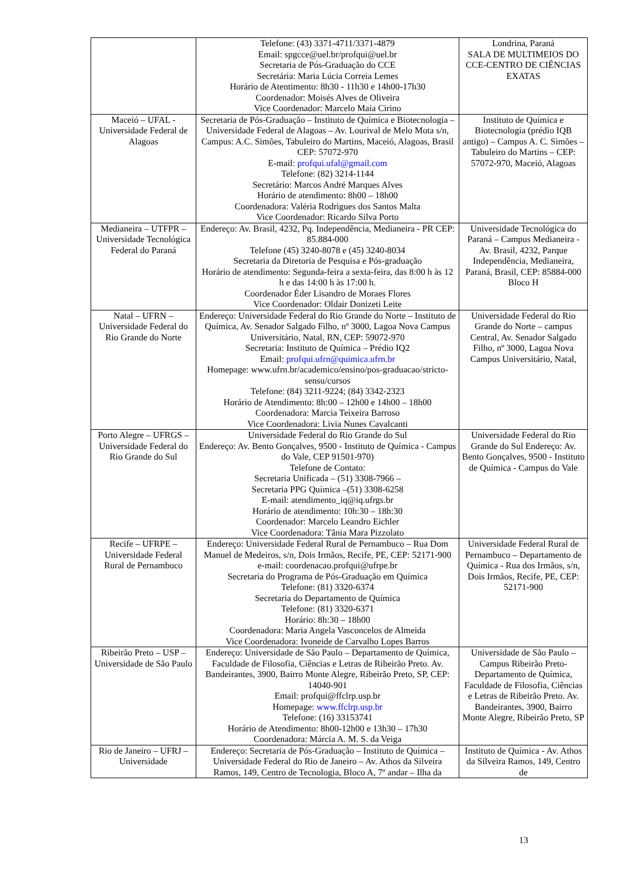| | Telefone: (43) 3371-4711/3371-4879 Email: spgcce@uel.br/profqui@uel.br Secretaria de Pós-Graduação do CCE Secretária: Maria Lúcia Correia Lemes Horário de Atentimento: 8h30 - 11h30 e 14h00-17h30 Coordenador: Moisés Alves de Oliveira Vice Coordenador: Marcelo Maia Cirino | Londrina, Paraná SALA DE MULTIMEIOS DO CCE-CENTRO DE CIÊNCIAS EXATAS |
| Maceió – UFAL - Universidade Federal de Alagoas | Secretaria de Pós-Graduação – Instituto de Química e Biotecnologia – Universidade Federal de Alagoas – Av. Lourival de Melo Mota s/n, Campus: A.C. Simões, Tabuleiro do Martins, Maceió, Alagoas, Brasil CEP: 57072-970 E-mail: profqui.ufal@gmail.com Telefone: (82) 3214-1144 Secretário: Marcos André Marques Alves Horário de atendimento: 8h00 – 18h00 Coordenadora: Valéria Rodrigues dos Santos Malta Vice Coordenador: Ricardo Silva Porto | Instituto de Química e Biotecnologia (prédio IQB antigo) – Campus A. C. Simões – Tabuleiro do Martins – CEP: 57072-970, Maceió, Alagoas |
| Medianeira – UTFPR – Universidade Tecnológica Federal do Paraná | Endereço: Av. Brasil, 4232, Pq. Independência, Medianeira - PR CEP: 85.884-000 Telefone (45) 3240-8078 e (45) 3240-8034 Secretaria da Diretoria de Pesquisa e Pós-graduação Horário de atendimento: Segunda-feira a sexta-feira, das 8:00 h às 12 h e das 14:00 h às 17:00 h. Coordenador Éder Lisandro de Moraes Flores Vice Coordenador: Oldair Donizeti Leite | Universidade Tecnológica do Paraná – Campus Medianeira -Av. Brasil, 4232, Parque Independência, Medianeira, Paraná, Brasil, CEP: 85884-000 Bloco H |
| Natal – UFRN – Universidade Federal do Rio Grande do Norte | Endereço: Universidade Federal do Rio Grande do Norte – Instituto de Química, Av. Senador Salgado Filho, nº 3000, Lagoa Nova Campus Universitário, Natal, RN, CEP: 59072-970 Secretaria: Instituto de Química – Prédio IQ2 Email: profqui.ufrn@quimica.ufrn.br Homepage: www.ufrn.br/academico/ensino/pos-graduacao/stricto-sensu/cursos Telefone: (84) 3211-9224; (84) 3342-2323 Horário de Atendimento: 8h:00 – 12h00 e 14h00 – 18h00 Coordenadora: Marcia Teixeira Barroso Vice Coordenadora: Livia Nunes Cavalcanti | Universidade Federal do Rio Grande do Norte – campus Central, Av. Senador Salgado Filho, nº 3000, Lagoa Nova Campus Universitário, Natal, |
| Porto Alegre – UFRGS – Universidade Federal do Rio Grande do Sul | Universidade Federal do Rio Grande do Sul Endereço: Av. Bento Gonçalves, 9500 - Instituto de Química - Campus do Vale, CEP 91501-970) Telefone de Contato: Secretaria Unificada – (51) 3308-7966 – Secretaria PPG Química –(51) 3308-6258 E-mail: atendimento_iq@iq.ufrgs.br Horário de atendimento: 10h:30 – 18h:30 Coordenador: Marcelo Leandro Eichler Vice Coordenadora: Tânia Mara Pizzolato | Universidade Federal do Rio Grande do Sul Endereço: Av. Bento Gonçalves, 9500 - Instituto de Química - Campus do Vale |
| Recife – UFRPE – Universidade Federal Rural de Pernambuco | Endereço: Universidade Federal Rural de Pernambuco – Rua Dom Manuel de Medeiros, s/n, Dois Irmãos, Recife, PE, CEP: 52171-900 e-mail: coordenacao.profqui@ufrpe.br Secretaria do Programa de Pós-Graduação em Química Telefone: (81) 3320-6374 Secretaria do Departamento de Química Telefone: (81) 3320-6371 Horário: 8h:30 – 18h00 Coordenadora: Maria Angela Vasconcelos de Almeida Vice Coordenadora: Ivoneide de Carvalho Lopes Barros | Universidade Federal Rural de Pernambuco – Departamento de Química - Rua dos Irmãos, s/n, Dois Irmãos, Recife, PE, CEP: 52171-900 |
| Ribeirão Preto – USP – Universidade de São Paulo | Endereço: Universidade de São Paulo – Departamento de Química, Faculdade de Filosofia, Ciências e Letras de Ribeirão Preto. Av. Bandeirantes, 3900, Bairro Monte Alegre, Ribeirão Preto, SP, CEP: 14040-901 Email: profqui@ffclrp.usp.br Homepage: www.ffclrp.usp.br Telefone: (16) 33153741 Horário de Atendimento: 8h00-12h00 e 13h30 – 17h30 Coordenadora: Márcia A. M. S. da Veiga | Universidade de São Paulo – Campus Ribeirão Preto-Departamento de Química, Faculdade de Filosofia, Ciências e Letras de Ribeirão Preto. Av. Bandeirantes, 3900, Bairro Monte Alegre, Ribeirão Preto, SP |
| Rio de Janeiro – UFRJ – Universidade | Endereço: Secretaria de Pós-Graduação – Instituto de Química – Universidade Federal do Rio de Janeiro – Av. Athos da Silveira Ramos, 149, Centro de Tecnologia, Bloco A, 7º andar – Ilha da | Instituto de Química - Av. Athos da Silveira Ramos, 149, Centro de |
13